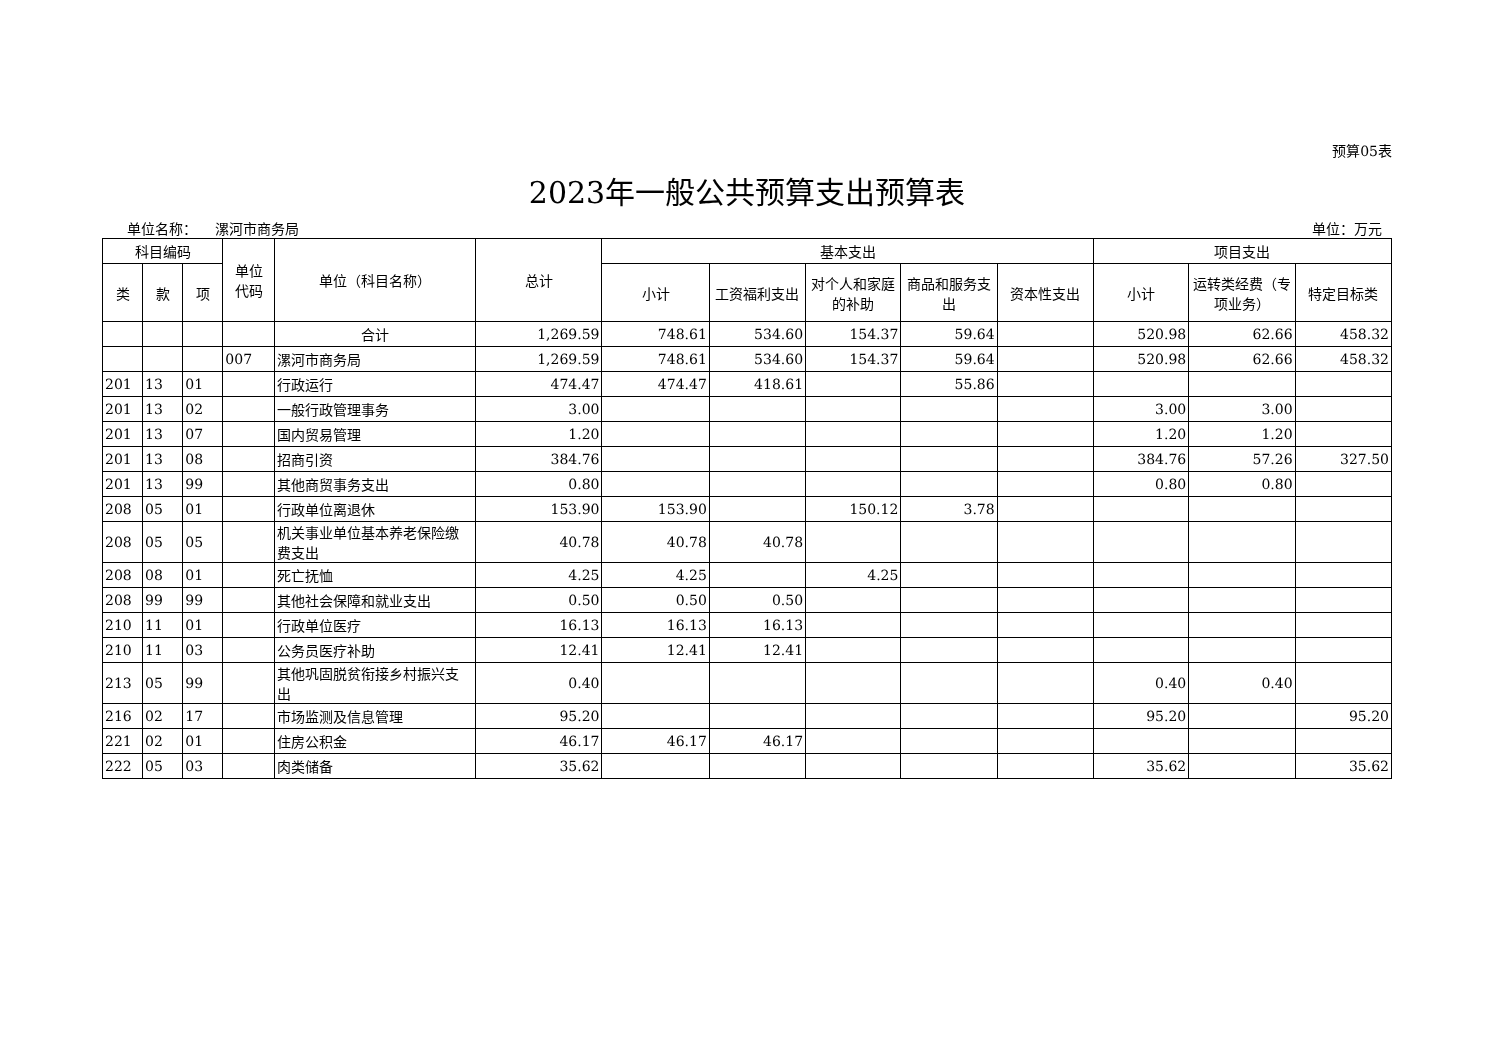预算05表
2023年一般公共预算支出预算表
单位名称： 漯河市商务局 单位：万元
| 科目编码 | | | 单位 代码 | 单位（科目名称） | 总计 | 基本支出 | | | | | 项目支出 | | |
| --- | --- | --- | --- | --- | --- | --- | --- | --- | --- | --- | --- | --- | --- |
| 类 | 款 | 项 | | | | 小计 | 工资福利支出 | 对个人和家庭的补助 | 商品和服务支出 | 资本性支出 | 小计 | 运转类经费（专项业务） | 特定目标类 |
| | | | | 合计 | 1,269.59 | 748.61 | 534.60 | 154.37 | 59.64 | | 520.98 | 62.66 | 458.32 |
| | | | 007 | 漯河市商务局 | 1,269.59 | 748.61 | 534.60 | 154.37 | 59.64 | | 520.98 | 62.66 | 458.32 |
| 201 | 13 | 01 | | 行政运行 | 474.47 | 474.47 | 418.61 | | 55.86 | | | | |
| 201 | 13 | 02 | | 一般行政管理事务 | 3.00 | | | | | | 3.00 | 3.00 | |
| 201 | 13 | 07 | | 国内贸易管理 | 1.20 | | | | | | 1.20 | 1.20 | |
| 201 | 13 | 08 | | 招商引资 | 384.76 | | | | | | 384.76 | 57.26 | 327.50 |
| 201 | 13 | 99 | | 其他商贸事务支出 | 0.80 | | | | | | 0.80 | 0.80 | |
| 208 | 05 | 01 | | 行政单位离退休 | 153.90 | 153.90 | | 150.12 | 3.78 | | | | |
| 208 | 05 | 05 | | 机关事业单位基本养老保险缴费支出 | 40.78 | 40.78 | 40.78 | | | | | | |
| 208 | 08 | 01 | | 死亡抚恤 | 4.25 | 4.25 | | 4.25 | | | | | |
| 208 | 99 | 99 | | 其他社会保障和就业支出 | 0.50 | 0.50 | 0.50 | | | | | | |
| 210 | 11 | 01 | | 行政单位医疗 | 16.13 | 16.13 | 16.13 | | | | | | |
| 210 | 11 | 03 | | 公务员医疗补助 | 12.41 | 12.41 | 12.41 | | | | | | |
| 213 | 05 | 99 | | 其他巩固脱贫衔接乡村振兴支出 | 0.40 | | | | | | 0.40 | 0.40 | |
| 216 | 02 | 17 | | 市场监测及信息管理 | 95.20 | | | | | | 95.20 | | 95.20 |
| 221 | 02 | 01 | | 住房公积金 | 46.17 | 46.17 | 46.17 | | | | | | |
| 222 | 05 | 03 | | 肉类储备 | 35.62 | | | | | | 35.62 | | 35.62 |